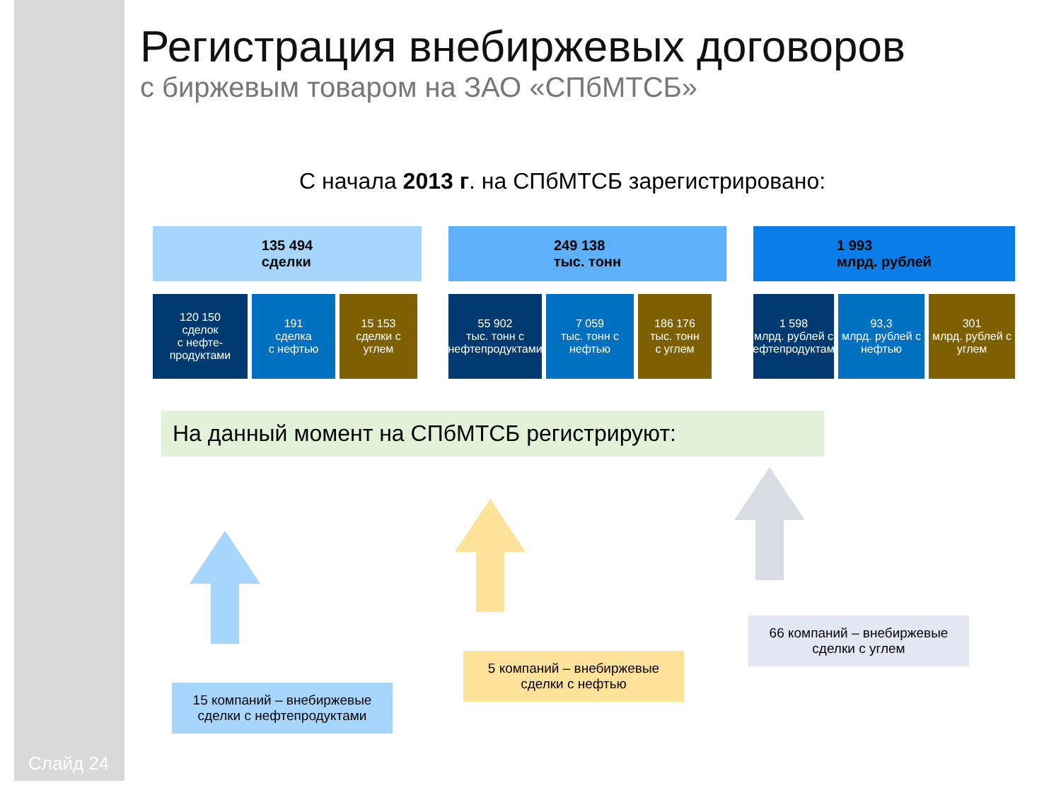Слайд 24
Регистрация внебиржевых договоров
с биржевым товаром на ЗАО «СПбМТСБ»
С начала 2013 г. на СПбМТСБ зарегистрировано:
135 494
сделки
120 150
сделок
с нефте-продуктами
191
сделка
с нефтью
15 153
сделки с углем
249 138
тыс. тонн
55 902
тыс. тонн с нефтепродуктами
7 059
тыс. тонн с нефтью
186 176
тыс. тонн
с углем
1 993
млрд. рублей
1 598
млрд. рублей с нефтепродуктами
93,3
млрд. рублей с нефтью
301
млрд. рублей с углем
На данный момент на СПбМТСБ регистрируют:
15 компаний – внебиржевые сделки с нефтепродуктами
5 компаний – внебиржевые сделки с нефтью
66 компаний – внебиржевые сделки с углем